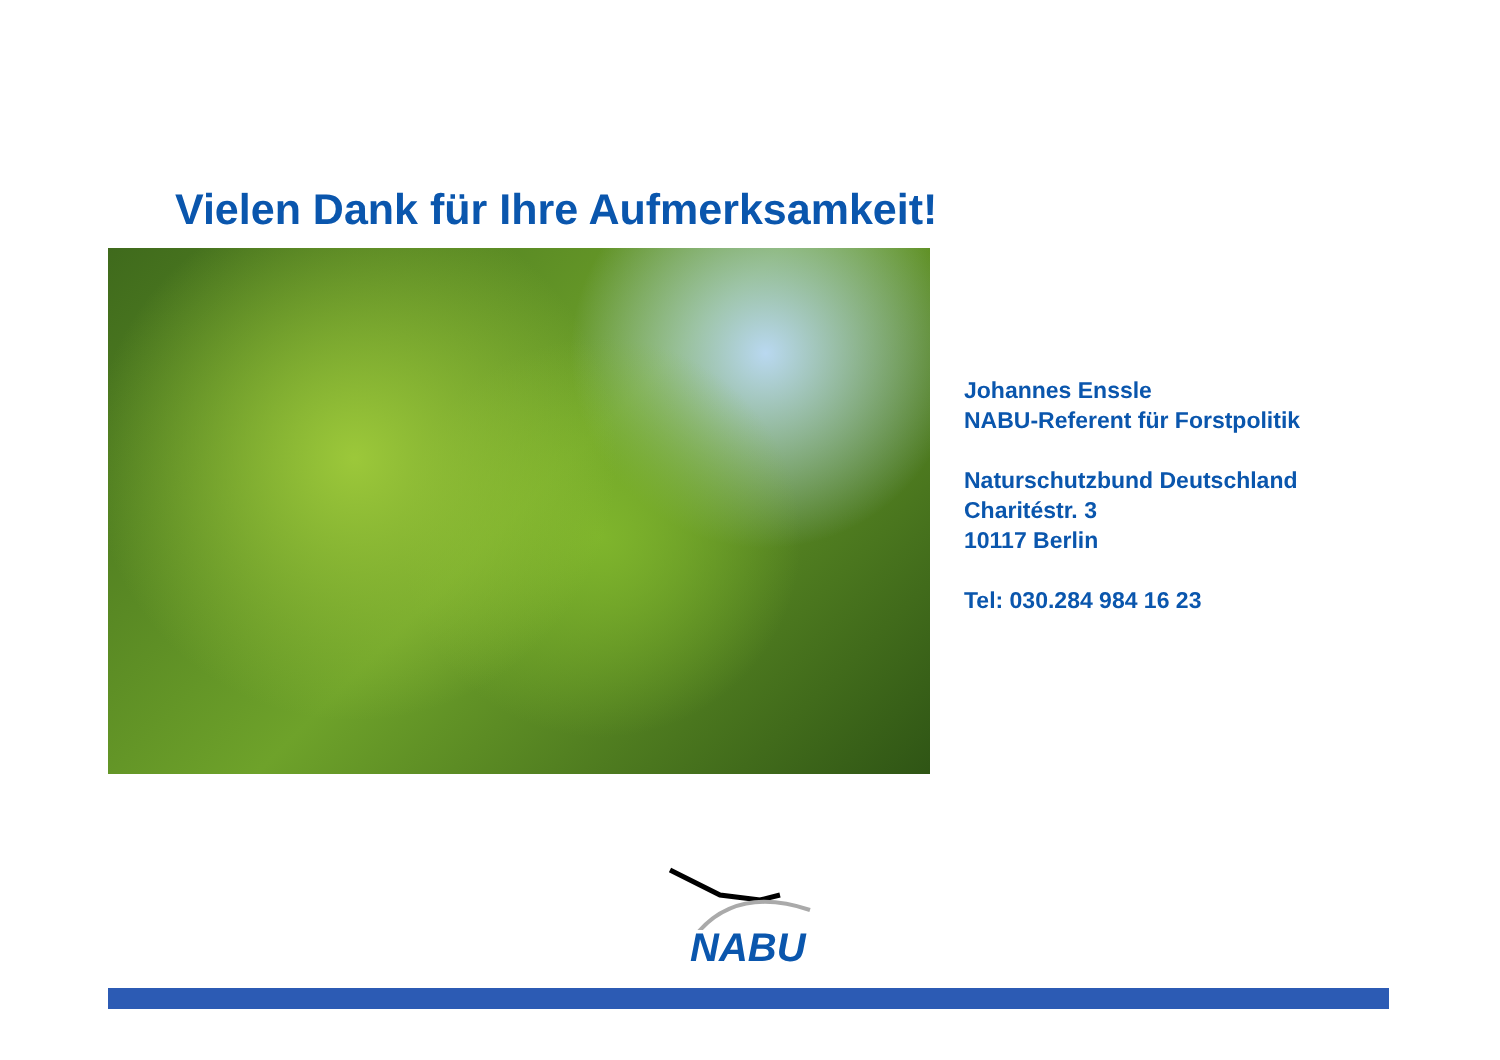Vielen Dank für Ihre Aufmerksamkeit!
Johannes Enssle
NABU-Referent für Forstpolitik
Naturschutzbund Deutschland
Charitéstr. 3
10117 Berlin
Tel: 030.284 984 16 23
NABU